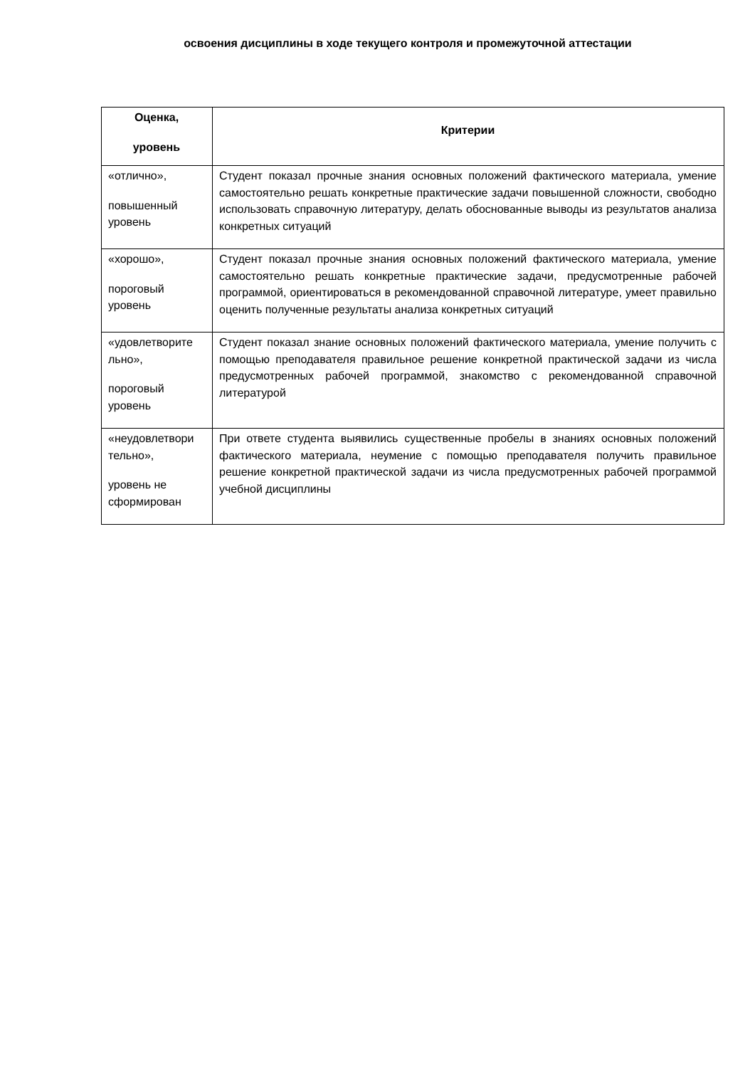освоения дисциплины в ходе текущего контроля и промежуточной аттестации
| Оценка, уровень | Критерии |
| --- | --- |
| «отлично», повышенный уровень | Студент показал прочные знания основных положений фактического материала, умение самостоятельно решать конкретные практические задачи повышенной сложности, свободно использовать справочную литературу, делать обоснованные выводы из результатов анализа конкретных ситуаций |
| «хорошо», пороговый уровень | Студент показал прочные знания основных положений фактического материала, умение самостоятельно решать конкретные практические задачи, предусмотренные рабочей программой, ориентироваться в рекомендованной справочной литературе, умеет правильно оценить полученные результаты анализа конкретных ситуаций |
| «удовлетворите льно», пороговый уровень | Студент показал знание основных положений фактического материала, умение получить с помощью преподавателя правильное решение конкретной практической задачи из числа предусмотренных рабочей программой, знакомство с рекомендованной справочной литературой |
| «неудовлетвори тельно», уровень не сформирован | При ответе студента выявились существенные пробелы в знаниях основных положений фактического материала, неумение с помощью преподавателя получить правильное решение конкретной практической задачи из числа предусмотренных рабочей программой учебной дисциплины |